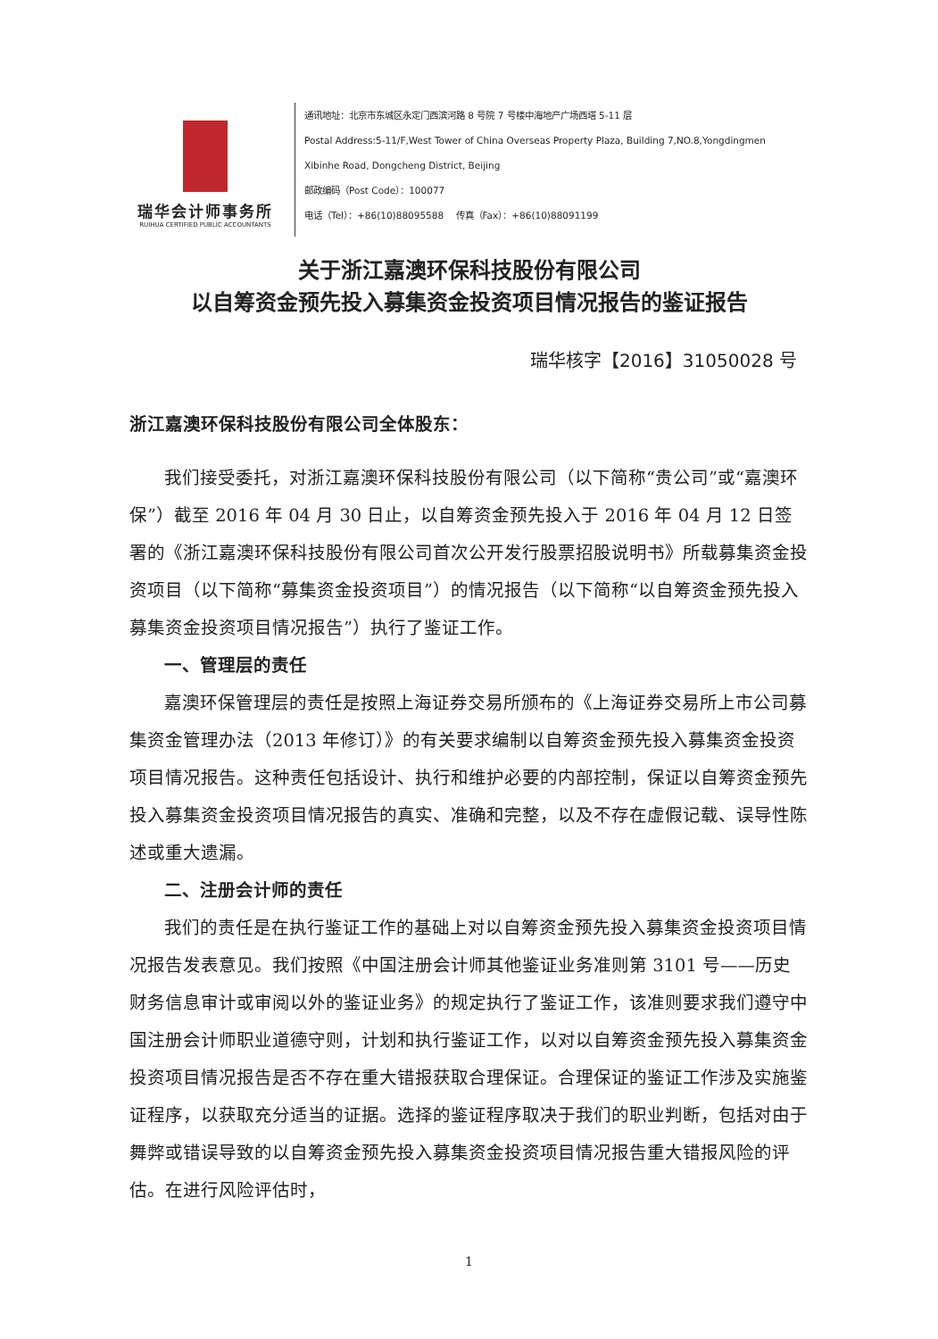瑞华会计师事务所
RUIHUA CERTIFIED PUBLIC ACCOUNTANTS
通讯地址：北京市东城区永定门西滨河路 8 号院 7 号楼中海地产广场西塔 5-11 层
Postal Address:5-11/F,West Tower of China Overseas Property Plaza, Building 7,NO.8,Yongdingmen
Xibinhe Road, Dongcheng District, Beijing
邮政编码（Post Code）：100077
电话（Tel）：+86(10)88095588 传真（Fax）：+86(10)88091199
关于浙江嘉澳环保科技股份有限公司
以自筹资金预先投入募集资金投资项目情况报告的鉴证报告
瑞华核字【2016】31050028 号
浙江嘉澳环保科技股份有限公司全体股东：
我们接受委托，对浙江嘉澳环保科技股份有限公司（以下简称“贵公司”或“嘉澳环保”）截至 2016 年 04 月 30 日止，以自筹资金预先投入于 2016 年 04 月 12 日签署的《浙江嘉澳环保科技股份有限公司首次公开发行股票招股说明书》所载募集资金投资项目（以下简称“募集资金投资项目”）的情况报告（以下简称“以自筹资金预先投入募集资金投资项目情况报告”）执行了鉴证工作。
一、管理层的责任
嘉澳环保管理层的责任是按照上海证券交易所颁布的《上海证券交易所上市公司募集资金管理办法（2013 年修订）》的有关要求编制以自筹资金预先投入募集资金投资项目情况报告。这种责任包括设计、执行和维护必要的内部控制，保证以自筹资金预先投入募集资金投资项目情况报告的真实、准确和完整，以及不存在虚假记载、误导性陈述或重大遗漏。
二、注册会计师的责任
我们的责任是在执行鉴证工作的基础上对以自筹资金预先投入募集资金投资项目情况报告发表意见。我们按照《中国注册会计师其他鉴证业务准则第 3101 号——历史财务信息审计或审阅以外的鉴证业务》的规定执行了鉴证工作，该准则要求我们遵守中国注册会计师职业道德守则，计划和执行鉴证工作，以对以自筹资金预先投入募集资金投资项目情况报告是否不存在重大错报获取合理保证。合理保证的鉴证工作涉及实施鉴证程序，以获取充分适当的证据。选择的鉴证程序取决于我们的职业判断，包括对由于舞弊或错误导致的以自筹资金预先投入募集资金投资项目情况报告重大错报风险的评估。在进行风险评估时，
1